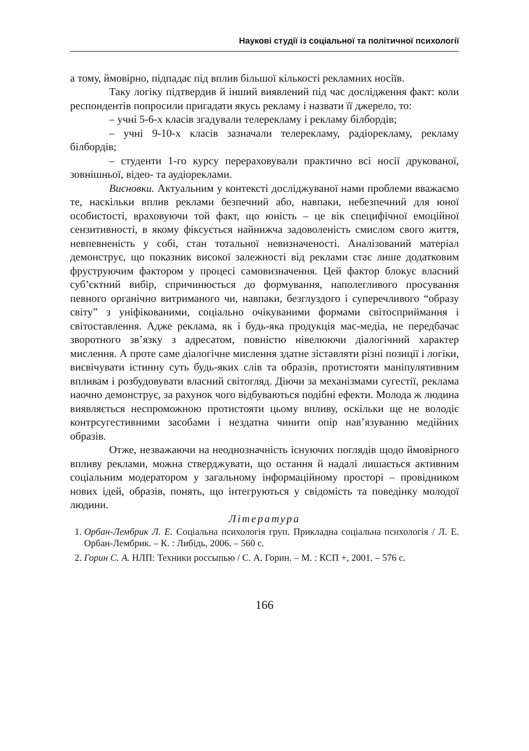Наукові студії із соціальної та політичної психології
а тому, ймовірно, підпадає під вплив більшої кількості рекламних носіїв.
Таку логіку підтвердив й інший виявлений під час дослідження факт: коли респондентів попросили пригадати якусь рекламу і назвати її джерело, то:
– учні 5-6-х класів згадували телерекламу і рекламу білбордів;
– учні 9-10-х класів зазначали телерекламу, радіорекламу, рекламу білбордів;
– студенти 1-го курсу перераховували практично всі носії друкованої, зовнішньої, відео- та аудіореклами.
Висновки. Актуальним у контексті досліджуваної нами проблеми вважаємо те, наскільки вплив реклами безпечний або, навпаки, небезпечний для юної особистості, враховуючи той факт, що юність – це вік специфічної емоційної сензитивності, в якому фіксується найнижча задоволеність смислом свого життя, невпевненість у собі, стан тотальної невизначеності. Аналізований матеріал демонструє, що показник високої залежності від реклами стає лише додатковим фруструючим фактором у процесі самовизначення. Цей фактор блокує власний суб’єктний вибір, спричинюється до формування, наполегливого просування певного органічно витриманого чи, навпаки, безглуздого і суперечливого “образу світу” з уніфікованими, соціально очікуваними формами світосприймання і світоставлення. Адже реклама, як і будь-яка продукція мас-медіа, не передбачає зворотного зв’язку з адресатом, повністю нівелюючи діалогічний характер мислення. А проте саме діалогічне мислення здатне зіставляти різні позиції і логіки, висвічувати істинну суть будь-яких слів та образів, протистояти маніпулятивним впливам і розбудовувати власний світогляд. Діючи за механізмами сугестії, реклама наочно демонструє, за рахунок чого відбуваються подібні ефекти. Молода ж людина виявляється неспроможною протистояти цьому впливу, оскільки ще не володіє контрсугестивними засобами і нездатна чинити опір нав’язуванню медійних образів.
Отже, незважаючи на неоднозначність існуючих поглядів щодо ймовірного впливу реклами, можна стверджувати, що остання й надалі лишається активним соціальним модератором у загальному інформаційному просторі – провідником нових ідей, образів, понять, що інтегруються у свідомість та поведінку молодої людини.
Література
1. Орбан-Лембрик Л. Е. Соціальна психологія груп. Прикладна соціальна психологія / Л. Е. Орбан-Лембрик. – К. : Либідь, 2006. – 560 с.
2. Горин С. А. НЛП: Техники россыпью / С. А. Горин. – М. : КСП +, 2001. – 576 с.
166